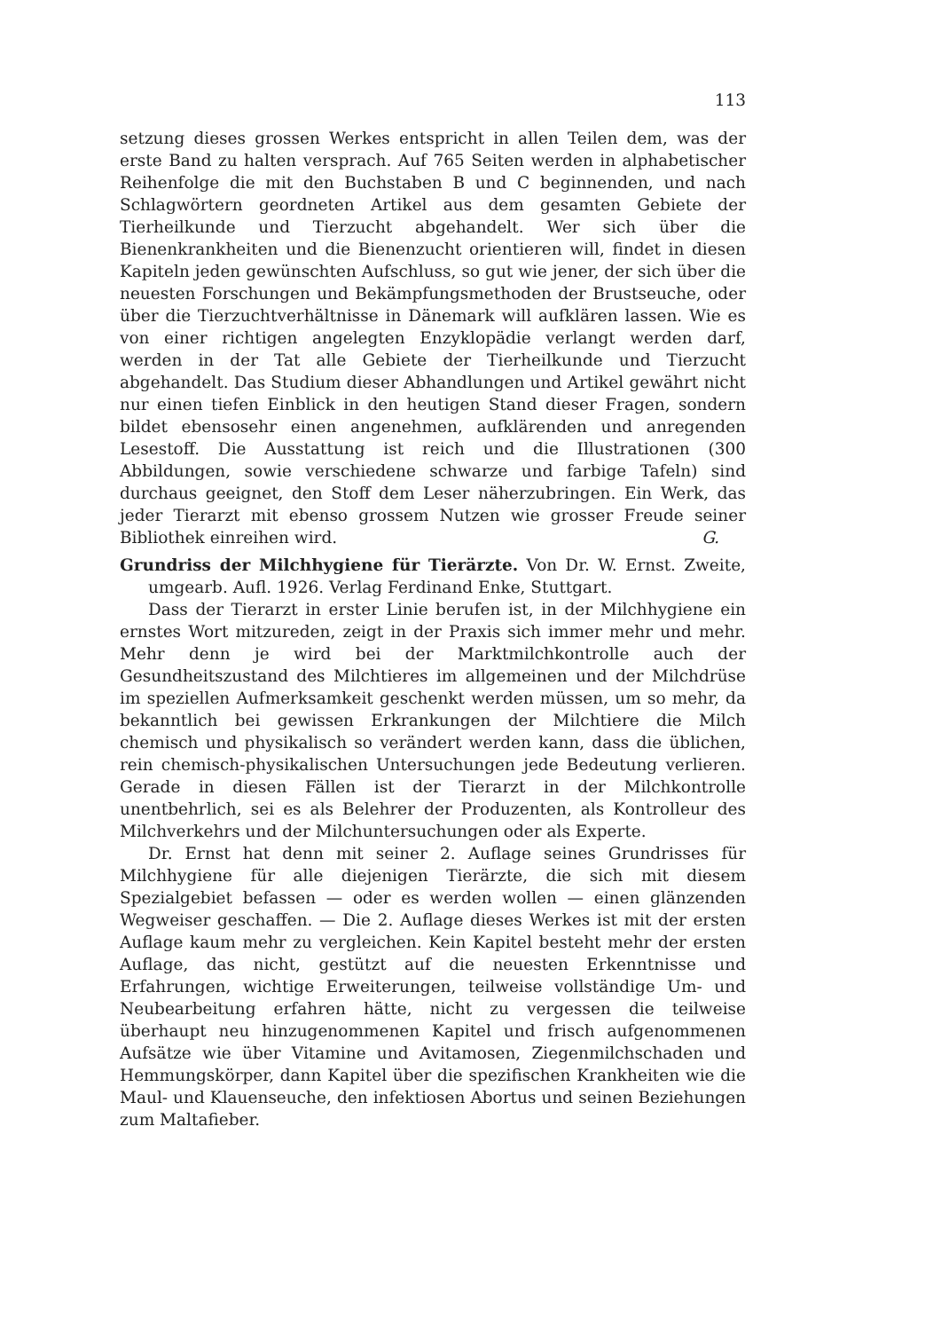113
setzung dieses grossen Werkes entspricht in allen Teilen dem, was der erste Band zu halten versprach. Auf 765 Seiten werden in alphabetischer Reihenfolge die mit den Buchstaben B und C beginnenden, und nach Schlagwörtern geordneten Artikel aus dem gesamten Gebiete der Tierheilkunde und Tierzucht abgehandelt. Wer sich über die Bienenkrankheiten und die Bienenzucht orientieren will, findet in diesen Kapiteln jeden gewünschten Aufschluss, so gut wie jener, der sich über die neuesten Forschungen und Bekämpfungsmethoden der Brustseuche, oder über die Tierzuchtverhältnisse in Dänemark will aufklären lassen. Wie es von einer richtigen angelegten Enzyklopädie verlangt werden darf, werden in der Tat alle Gebiete der Tierheilkunde und Tierzucht abgehandelt. Das Studium dieser Abhandlungen und Artikel gewährt nicht nur einen tiefen Einblick in den heutigen Stand dieser Fragen, sondern bildet ebensosehr einen angenehmen, aufklärenden und anregenden Lesestoff. Die Ausstattung ist reich und die Illustrationen (300 Abbildungen, sowie verschiedene schwarze und farbige Tafeln) sind durchaus geeignet, den Stoff dem Leser näherzubringen. Ein Werk, das jeder Tierarzt mit ebenso grossem Nutzen wie grosser Freude seiner Bibliothek einreihen wird.
G.
Grundriss der Milchhygiene für Tierärzte. Von Dr. W. Ernst. Zweite, umgearb. Aufl. 1926. Verlag Ferdinand Enke, Stuttgart.
Dass der Tierarzt in erster Linie berufen ist, in der Milchhygiene ein ernstes Wort mitzureden, zeigt in der Praxis sich immer mehr und mehr. Mehr denn je wird bei der Marktmilchkontrolle auch der Gesundheitszustand des Milchtieres im allgemeinen und der Milchdrüse im speziellen Aufmerksamkeit geschenkt werden müssen, um so mehr, da bekanntlich bei gewissen Erkrankungen der Milchtiere die Milch chemisch und physikalisch so verändert werden kann, dass die üblichen, rein chemisch-physikalischen Untersuchungen jede Bedeutung verlieren. Gerade in diesen Fällen ist der Tierarzt in der Milchkontrolle unentbehrlich, sei es als Belehrer der Produzenten, als Kontrolleur des Milchverkehrs und der Milchuntersuchungen oder als Experte.
Dr. Ernst hat denn mit seiner 2. Auflage seines Grundrisses für Milchhygiene für alle diejenigen Tierärzte, die sich mit diesem Spezialgebiet befassen — oder es werden wollen — einen glänzenden Wegweiser geschaffen. — Die 2. Auflage dieses Werkes ist mit der ersten Auflage kaum mehr zu vergleichen. Kein Kapitel besteht mehr der ersten Auflage, das nicht, gestützt auf die neuesten Erkenntnisse und Erfahrungen, wichtige Erweiterungen, teilweise vollständige Um- und Neubearbeitung erfahren hätte, nicht zu vergessen die teilweise überhaupt neu hinzugenommenen Kapitel und frisch aufgenommenen Aufsätze wie über Vitamine und Avitamosen, Ziegenmilchschaden und Hemmungskörper, dann Kapitel über die spezifischen Krankheiten wie die Maul- und Klauenseuche, den infektiosen Abortus und seinen Beziehungen zum Maltafieber.